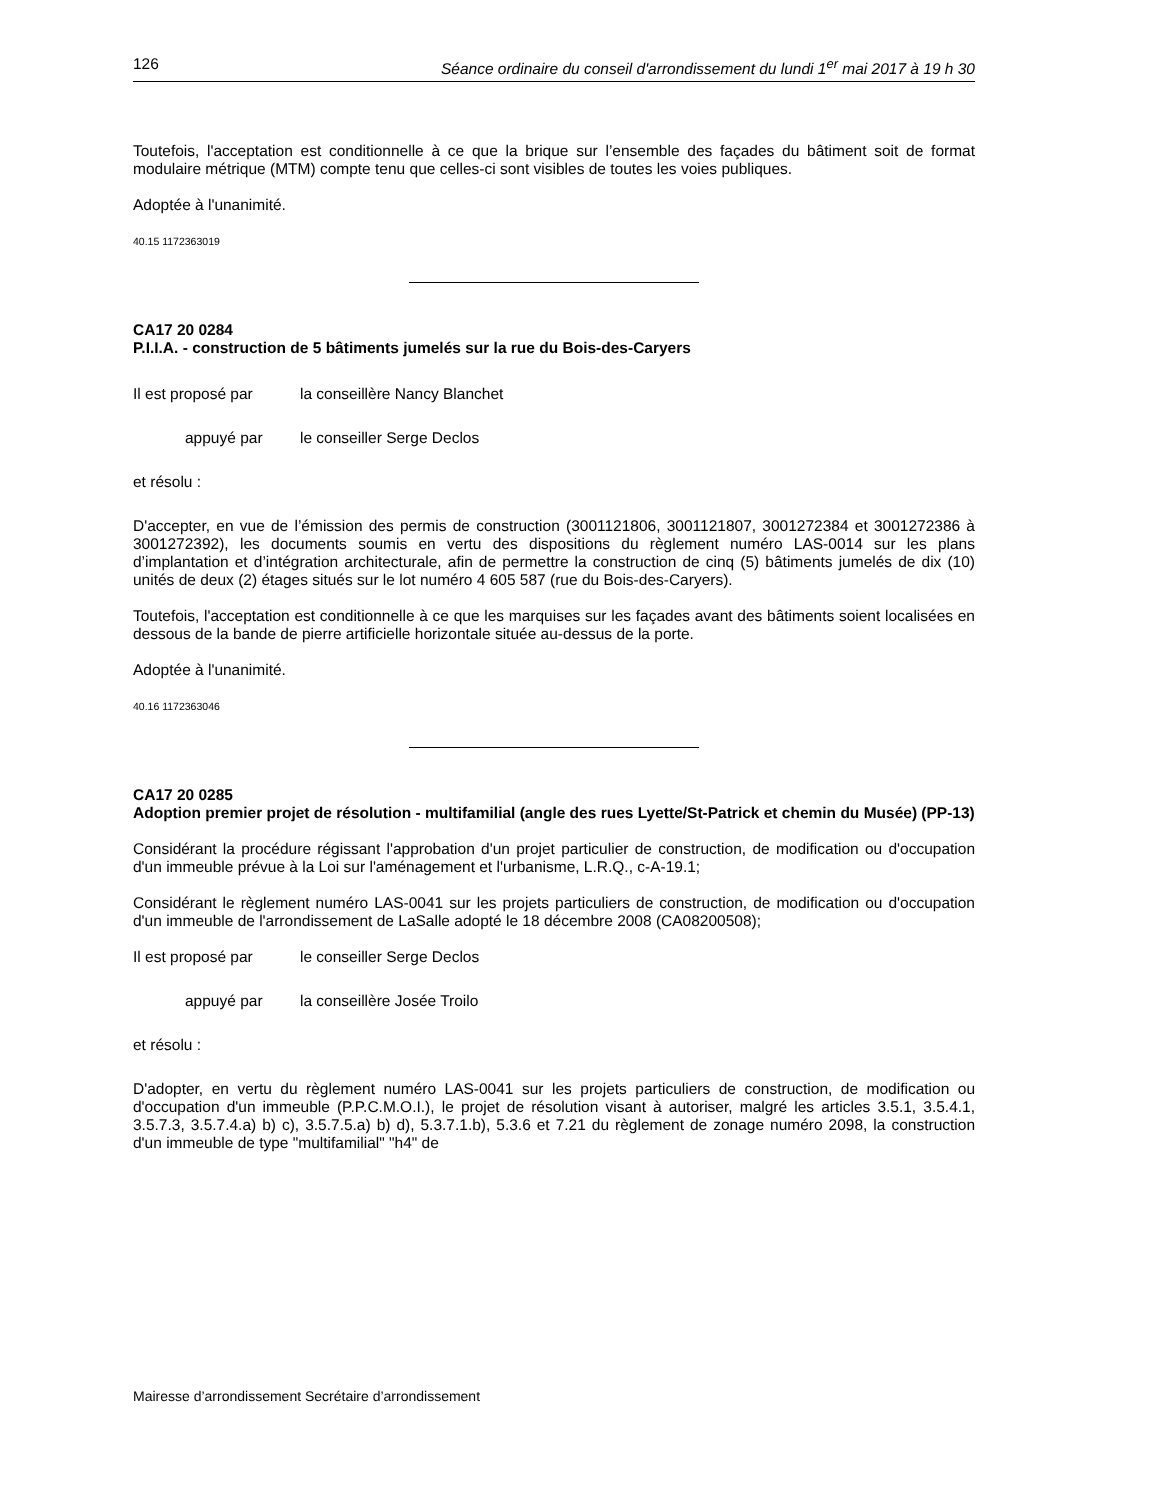126 Séance ordinaire du conseil d'arrondissement du lundi 1<sup>er</sup> mai 2017 à 19 h 30
Toutefois, l'acceptation est conditionnelle à ce que la brique sur l’ensemble des façades du bâtiment soit de format modulaire métrique (MTM) compte tenu que celles-ci sont visibles de toutes les voies publiques.
Adoptée à l'unanimité.
40.15 1172363019
CA17 20 0284
P.I.I.A. - construction de 5 bâtiments jumelés sur la rue du Bois-des-Caryers
Il est proposé par la conseillère Nancy Blanchet
appuyé par le conseiller Serge Declos
et résolu :
D'accepter, en vue de l’émission des permis de construction (3001121806, 3001121807, 3001272384 et 3001272386 à 3001272392), les documents soumis en vertu des dispositions du règlement numéro LAS-0014 sur les plans d’implantation et d’intégration architecturale, afin de permettre la construction de cinq (5) bâtiments jumelés de dix (10) unités de deux (2) étages situés sur le lot numéro 4 605 587 (rue du Bois-des-Caryers).
Toutefois, l'acceptation est conditionnelle à ce que les marquises sur les façades avant des bâtiments soient localisées en dessous de la bande de pierre artificielle horizontale située au-dessus de la porte.
Adoptée à l'unanimité.
40.16 1172363046
CA17 20 0285
Adoption premier projet de résolution - multifamilial (angle des rues Lyette/St-Patrick et chemin du Musée) (PP-13)
Considérant la procédure régissant l'approbation d'un projet particulier de construction, de modification ou d'occupation d'un immeuble prévue à la Loi sur l'aménagement et l'urbanisme, L.R.Q., c-A-19.1;
Considérant le règlement numéro LAS-0041 sur les projets particuliers de construction, de modification ou d'occupation d'un immeuble de l'arrondissement de LaSalle adopté le 18 décembre 2008 (CA08200508);
Il est proposé par le conseiller Serge Declos
appuyé par la conseillère Josée Troilo
et résolu :
D'adopter, en vertu du règlement numéro LAS-0041 sur les projets particuliers de construction, de modification ou d'occupation d'un immeuble (P.P.C.M.O.I.), le projet de résolution visant à autoriser, malgré les articles 3.5.1, 3.5.4.1, 3.5.7.3, 3.5.7.4.a) b) c), 3.5.7.5.a) b) d), 5.3.7.1.b), 5.3.6 et 7.21 du règlement de zonage numéro 2098, la construction d'un immeuble de type "multifamilial" "h4" de
Mairesse d’arrondissement Secrétaire d’arrondissement